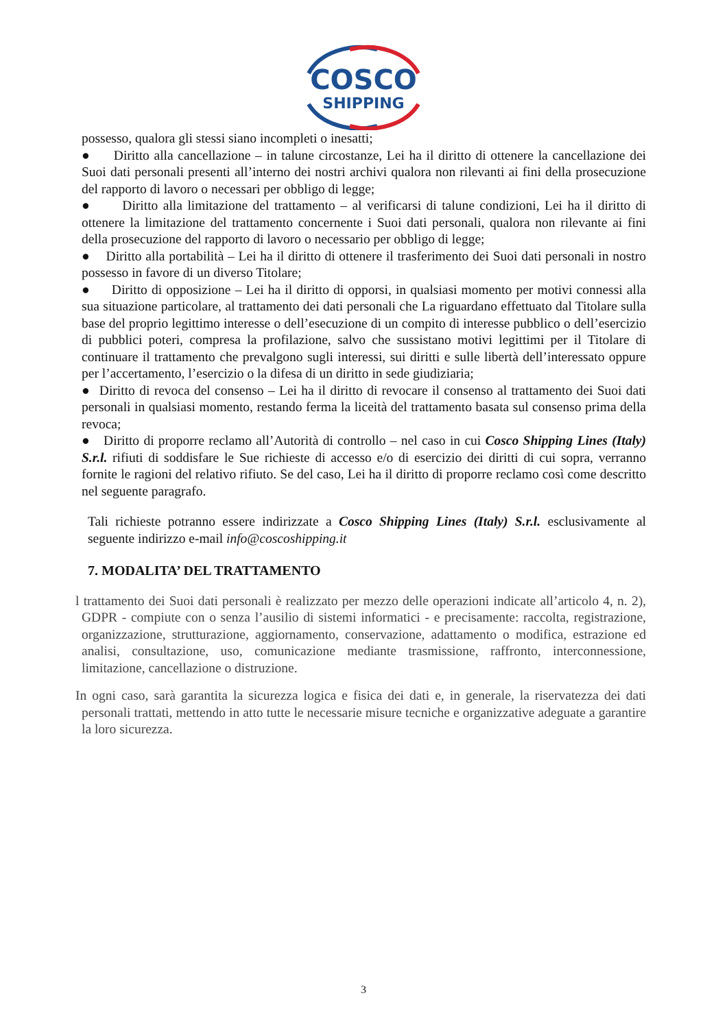COSCO
SHIPPING
possesso, qualora gli stessi siano incompleti o inesatti;
● Diritto alla cancellazione – in talune circostanze, Lei ha il diritto di ottenere la cancellazione dei Suoi dati personali presenti all’interno dei nostri archivi qualora non rilevanti ai fini della prosecuzione del rapporto di lavoro o necessari per obbligo di legge;
● Diritto alla limitazione del trattamento – al verificarsi di talune condizioni, Lei ha il diritto di ottenere la limitazione del trattamento concernente i Suoi dati personali, qualora non rilevante ai fini della prosecuzione del rapporto di lavoro o necessario per obbligo di legge;
● Diritto alla portabilità – Lei ha il diritto di ottenere il trasferimento dei Suoi dati personali in nostro possesso in favore di un diverso Titolare;
● Diritto di opposizione – Lei ha il diritto di opporsi, in qualsiasi momento per motivi connessi alla sua situazione particolare, al trattamento dei dati personali che La riguardano effettuato dal Titolare sulla base del proprio legittimo interesse o dell’esecuzione di un compito di interesse pubblico o dell’esercizio di pubblici poteri, compresa la profilazione, salvo che sussistano motivi legittimi per il Titolare di continuare il trattamento che prevalgono sugli interessi, sui diritti e sulle libertà dell’interessato oppure per l’accertamento, l’esercizio o la difesa di un diritto in sede giudiziaria;
● Diritto di revoca del consenso – Lei ha il diritto di revocare il consenso al trattamento dei Suoi dati personali in qualsiasi momento, restando ferma la liceità del trattamento basata sul consenso prima della revoca;
● Diritto di proporre reclamo all’Autorità di controllo – nel caso in cui Cosco Shipping Lines (Italy) S.r.l. rifiuti di soddisfare le Sue richieste di accesso e/o di esercizio dei diritti di cui sopra, verranno fornite le ragioni del relativo rifiuto. Se del caso, Lei ha il diritto di proporre reclamo così come descritto nel seguente paragrafo.
Tali richieste potranno essere indirizzate a Cosco Shipping Lines (Italy) S.r.l. esclusivamente al seguente indirizzo e-mail info@coscoshipping.it
7. MODALITA’ DEL TRATTAMENTO
l trattamento dei Suoi dati personali è realizzato per mezzo delle operazioni indicate all’articolo 4, n. 2), GDPR - compiute con o senza l’ausilio di sistemi informatici - e precisamente: raccolta, registrazione, organizzazione, strutturazione, aggiornamento, conservazione, adattamento o modifica, estrazione ed analisi, consultazione, uso, comunicazione mediante trasmissione, raffronto, interconnessione, limitazione, cancellazione o distruzione.
In ogni caso, sarà garantita la sicurezza logica e fisica dei dati e, in generale, la riservatezza dei dati personali trattati, mettendo in atto tutte le necessarie misure tecniche e organizzative adeguate a garantire la loro sicurezza.
3